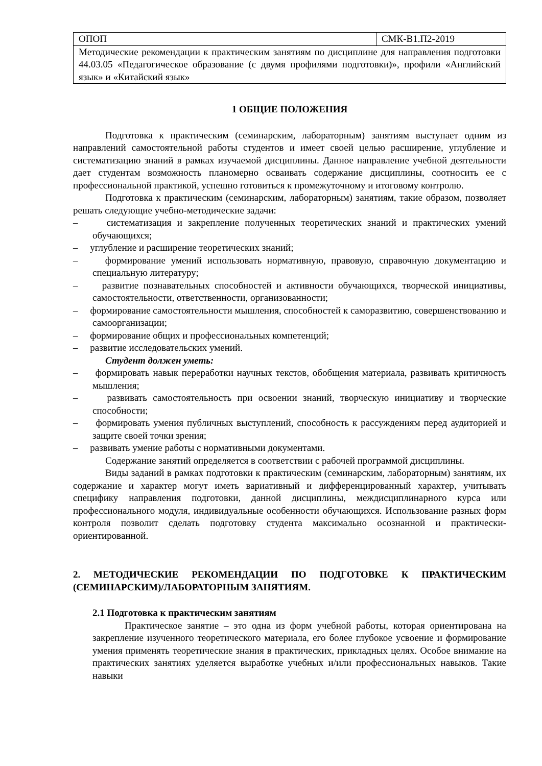| ОПОП | СМК-В1.П2-2019 |
| Методические рекомендации к практическим занятиям по дисциплине для направления подготовки 44.03.05 «Педагогическое образование (с двумя профилями подготовки)», профили «Английский язык» и «Китайский язык» | |
1 ОБЩИЕ ПОЛОЖЕНИЯ
Подготовка к практическим (семинарским, лабораторным) занятиям выступает одним из направлений самостоятельной работы студентов и имеет своей целью расширение, углубление и систематизацию знаний в рамках изучаемой дисциплины. Данное направление учебной деятельности дает студентам возможность планомерно осваивать содержание дисциплины, соотносить ее с профессиональной практикой, успешно готовиться к промежуточному и итоговому контролю.
Подготовка к практическим (семинарским, лабораторным) занятиям, такие образом, позволяет решать следующие учебно-методические задачи:
– систематизация и закрепление полученных теоретических знаний и практических умений обучающихся;
– углубление и расширение теоретических знаний;
– формирование умений использовать нормативную, правовую, справочную документацию и специальную литературу;
– развитие познавательных способностей и активности обучающихся, творческой инициативы, самостоятельности, ответственности, организованности;
– формирование самостоятельности мышления, способностей к саморазвитию, совершенствованию и самоорганизации;
– формирование общих и профессиональных компетенций;
– развитие исследовательских умений.
Студент должен уметь:
– формировать навык переработки научных текстов, обобщения материала, развивать критичность мышления;
– развивать самостоятельность при освоении знаний, творческую инициативу и творческие способности;
– формировать умения публичных выступлений, способность к рассуждениям перед аудиторией и защите своей точки зрения;
– развивать умение работы с нормативными документами.
Содержание занятий определяется в соответствии с рабочей программой дисциплины.
Виды заданий в рамках подготовки к практическим (семинарским, лабораторным) занятиям, их содержание и характер могут иметь вариативный и дифференцированный характер, учитывать специфику направления подготовки, данной дисциплины, междисциплинарного курса или профессионального модуля, индивидуальные особенности обучающихся. Использование разных форм контроля позволит сделать подготовку студента максимально осознанной и практически-ориентированной.
2. МЕТОДИЧЕСКИЕ РЕКОМЕНДАЦИИ ПО ПОДГОТОВКЕ К ПРАКТИЧЕСКИМ (СЕМИНАРСКИМ)/ЛАБОРАТОРНЫМ ЗАНЯТИЯМ.
2.1 Подготовка к практическим занятиям
Практическое занятие – это одна из форм учебной работы, которая ориентирована на закрепление изученного теоретического материала, его более глубокое усвоение и формирование умения применять теоретические знания в практических, прикладных целях. Особое внимание на практических занятиях уделяется выработке учебных и/или профессиональных навыков. Такие навыки